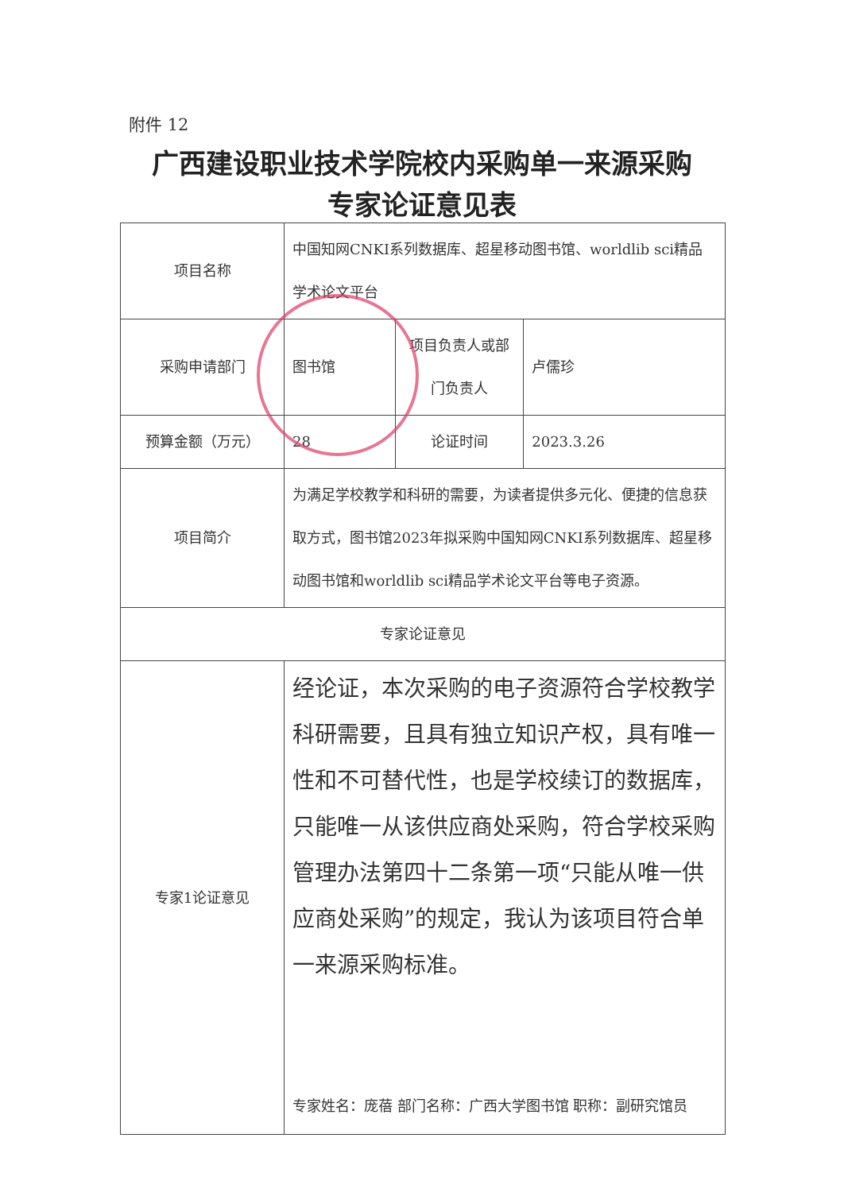附件 12
广西建设职业技术学院校内采购单一来源采购
专家论证意见表
| 项目名称 | 中国知网CNKI系列数据库、超星移动图书馆、worldlib sci精品学术论文平台 | | |
| 采购申请部门 | 图书馆 | 项目负责人或部门负责人 | 卢儒珍 |
| 预算金额（万元） | 28 | 论证时间 | 2023.3.26 |
| 项目简介 | 为满足学校教学和科研的需要，为读者提供多元化、便捷的信息获取方式，图书馆2023年拟采购中国知网CNKI系列数据库、超星移动图书馆和worldlib sci精品学术论文平台等电子资源。 | | |
| 专家论证意见 | | | |
| 专家1论证意见 | 经论证，本次采购的电子资源符合学校教学科研需要，且具有独立知识产权，具有唯一性和不可替代性，也是学校续订的数据库，只能唯一从该供应商处采购，符合学校采购管理办法第四十二条第一项“只能从唯一供应商处采购”的规定，我认为该项目符合单一来源采购标准。 专家姓名：庞蓓 部门名称：广西大学图书馆 职称：副研究馆员 | | |